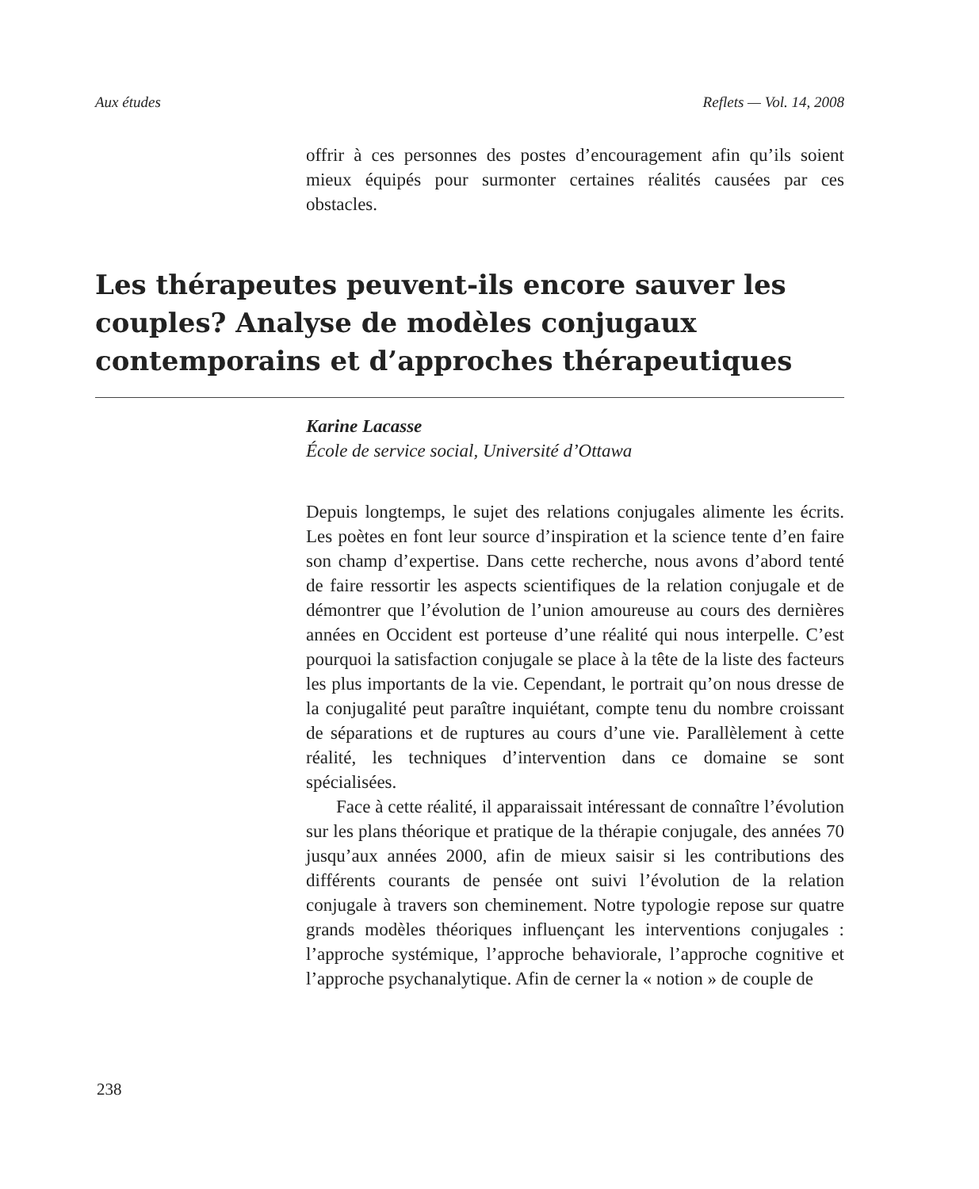Aux études Reflets — Vol. 14, 2008
offrir à ces personnes des postes d’encouragement afin qu’ils soient mieux équipés pour surmonter certaines réalités causées par ces obstacles.
Les thérapeutes peuvent-ils encore sauver les couples? Analyse de modèles conjugaux contemporains et d’approches thérapeutiques
Karine Lacasse
École de service social, Université d’Ottawa
Depuis longtemps, le sujet des relations conjugales alimente les écrits. Les poètes en font leur source d’inspiration et la science tente d’en faire son champ d’expertise. Dans cette recherche, nous avons d’abord tenté de faire ressortir les aspects scientifiques de la relation conjugale et de démontrer que l’évolution de l’union amoureuse au cours des dernières années en Occident est porteuse d’une réalité qui nous interpelle. C’est pourquoi la satisfaction conjugale se place à la tête de la liste des facteurs les plus importants de la vie. Cependant, le portrait qu’on nous dresse de la conjugalité peut paraître inquiétant, compte tenu du nombre croissant de séparations et de ruptures au cours d’une vie. Parallèlement à cette réalité, les techniques d’intervention dans ce domaine se sont spécialisées.
Face à cette réalité, il apparaissait intéressant de connaître l’évolution sur les plans théorique et pratique de la thérapie conjugale, des années 70 jusqu’aux années 2000, afin de mieux saisir si les contributions des différents courants de pensée ont suivi l’évolution de la relation conjugale à travers son cheminement. Notre typologie repose sur quatre grands modèles théoriques influençant les interventions conjugales : l’approche systémique, l’approche behaviorale, l’approche cognitive et l’approche psychanalytique. Afin de cerner la « notion » de couple de
238